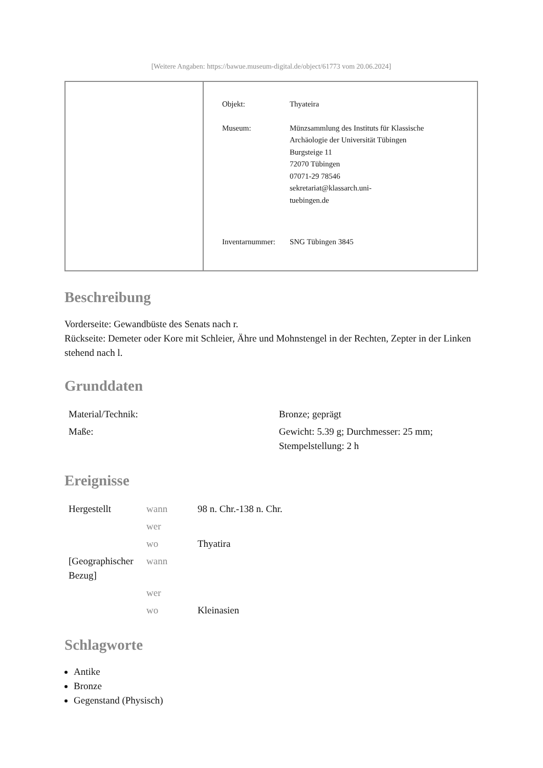[Weitere Angaben: https://bawue.museum-digital.de/object/61773 vom 20.06.2024]
| Objekt: | Thyateira |
| Museum: | Münzsammlung des Instituts für Klassische Archäologie der Universität Tübingen Burgsteige 11 72070 Tübingen 07071-29 78546 sekretariat@klassarch.uni- tuebingen.de |
| Inventarnummer: | SNG Tübingen 3845 |
Beschreibung
Vorderseite: Gewandbüste des Senats nach r.
Rückseite: Demeter oder Kore mit Schleier, Ähre und Mohnstengel in der Rechten, Zepter in der Linken stehend nach l.
Grunddaten
| Material/Technik: | Bronze; geprägt |
| Maße: | Gewicht: 5.39 g; Durchmesser: 25 mm; Stempelstellung: 2 h |
Ereignisse
| Hergestellt | wann | 98 n. Chr.-138 n. Chr. |
| | wer | |
| | wo | Thyatira |
| [Geographischer Bezug] | wann | |
| | wer | |
| | wo | Kleinasien |
Schlagworte
Antike
Bronze
Gegenstand (Physisch)